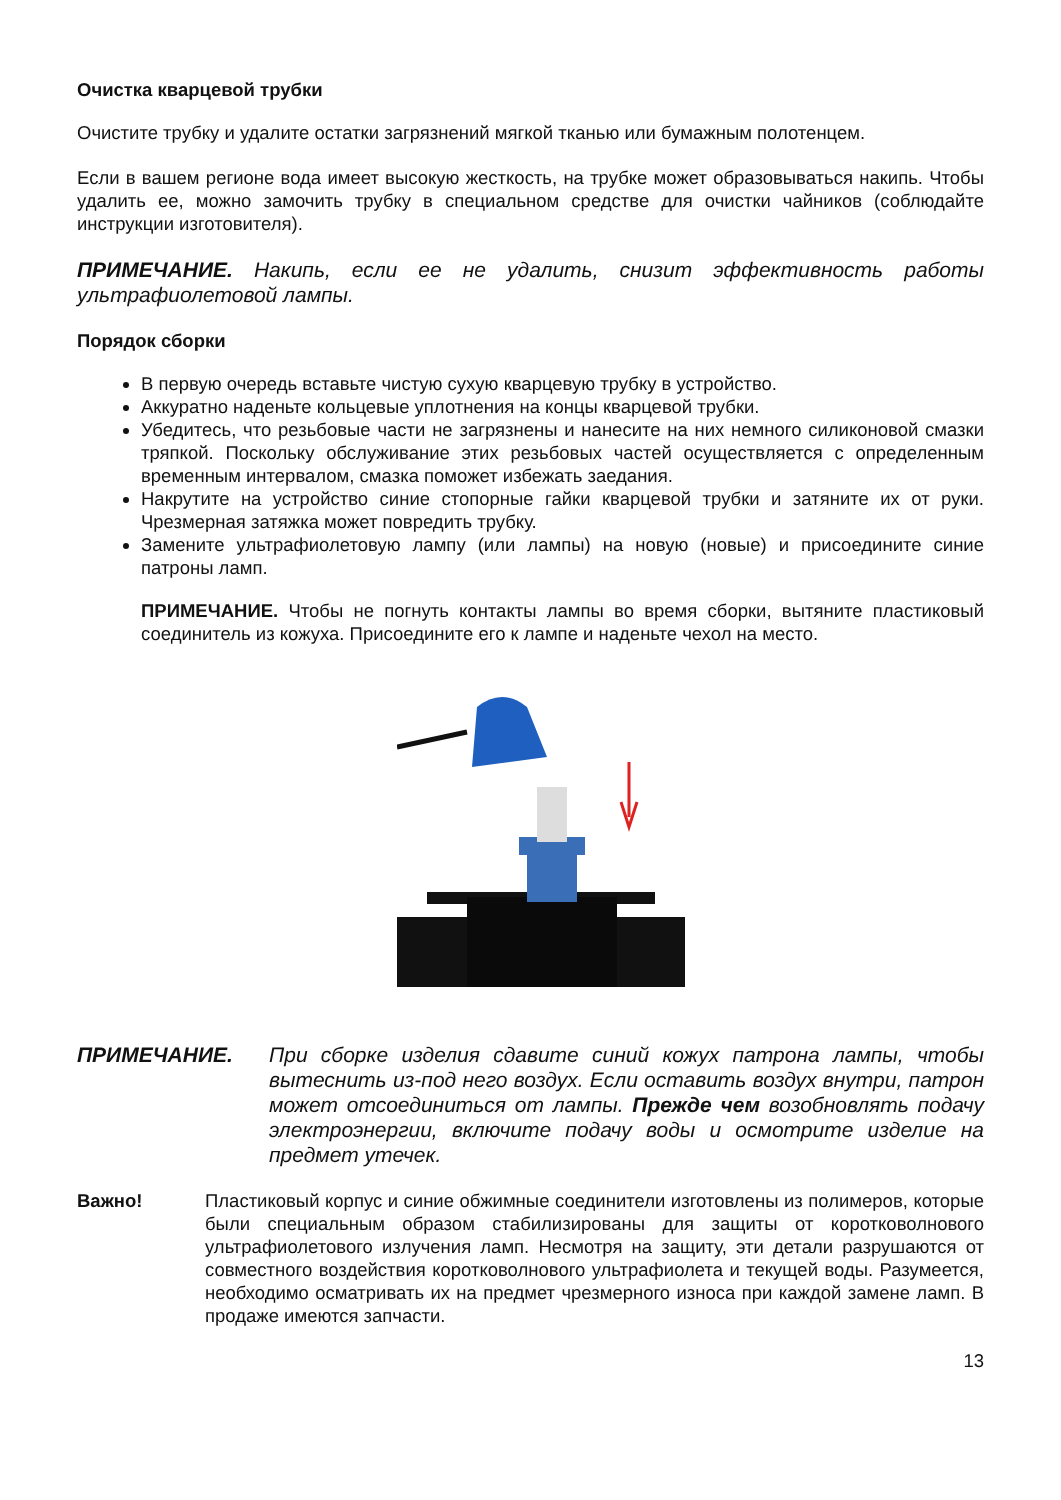Очистка кварцевой трубки
Очистите трубку и удалите остатки загрязнений мягкой тканью или бумажным полотенцем.
Если в вашем регионе вода имеет высокую жесткость, на трубке может образовываться накипь. Чтобы удалить ее, можно замочить трубку в специальном средстве для очистки чайников (соблюдайте инструкции изготовителя).
ПРИМЕЧАНИЕ. Накипь, если ее не удалить, снизит эффективность работы ультрафиолетовой лампы.
Порядок сборки
В первую очередь вставьте чистую сухую кварцевую трубку в устройство.
Аккуратно наденьте кольцевые уплотнения на концы кварцевой трубки.
Убедитесь, что резьбовые части не загрязнены и нанесите на них немного силиконовой смазки тряпкой. Поскольку обслуживание этих резьбовых частей осуществляется с определенным временным интервалом, смазка поможет избежать заедания.
Накрутите на устройство синие стопорные гайки кварцевой трубки и затяните их от руки. Чрезмерная затяжка может повредить трубку.
Замените ультрафиолетовую лампу (или лампы) на новую (новые) и присоедините синие патроны ламп.
ПРИМЕЧАНИЕ. Чтобы не погнуть контакты лампы во время сборки, вытяните пластиковый соединитель из кожуха. Присоедините его к лампе и наденьте чехол на место.
ПРИМЕЧАНИЕ. При сборке изделия сдавите синий кожух патрона лампы, чтобы вытеснить из-под него воздух. Если оставить воздух внутри, патрон может отсоединиться от лампы. Прежде чем возобновлять подачу электроэнергии, включите подачу воды и осмотрите изделие на предмет утечек.
Важно! Пластиковый корпус и синие обжимные соединители изготовлены из полимеров, которые были специальным образом стабилизированы для защиты от коротковолнового ультрафиолетового излучения ламп. Несмотря на защиту, эти детали разрушаются от совместного воздействия коротковолнового ультрафиолета и текущей воды. Разумеется, необходимо осматривать их на предмет чрезмерного износа при каждой замене ламп. В продаже имеются запчасти.
13